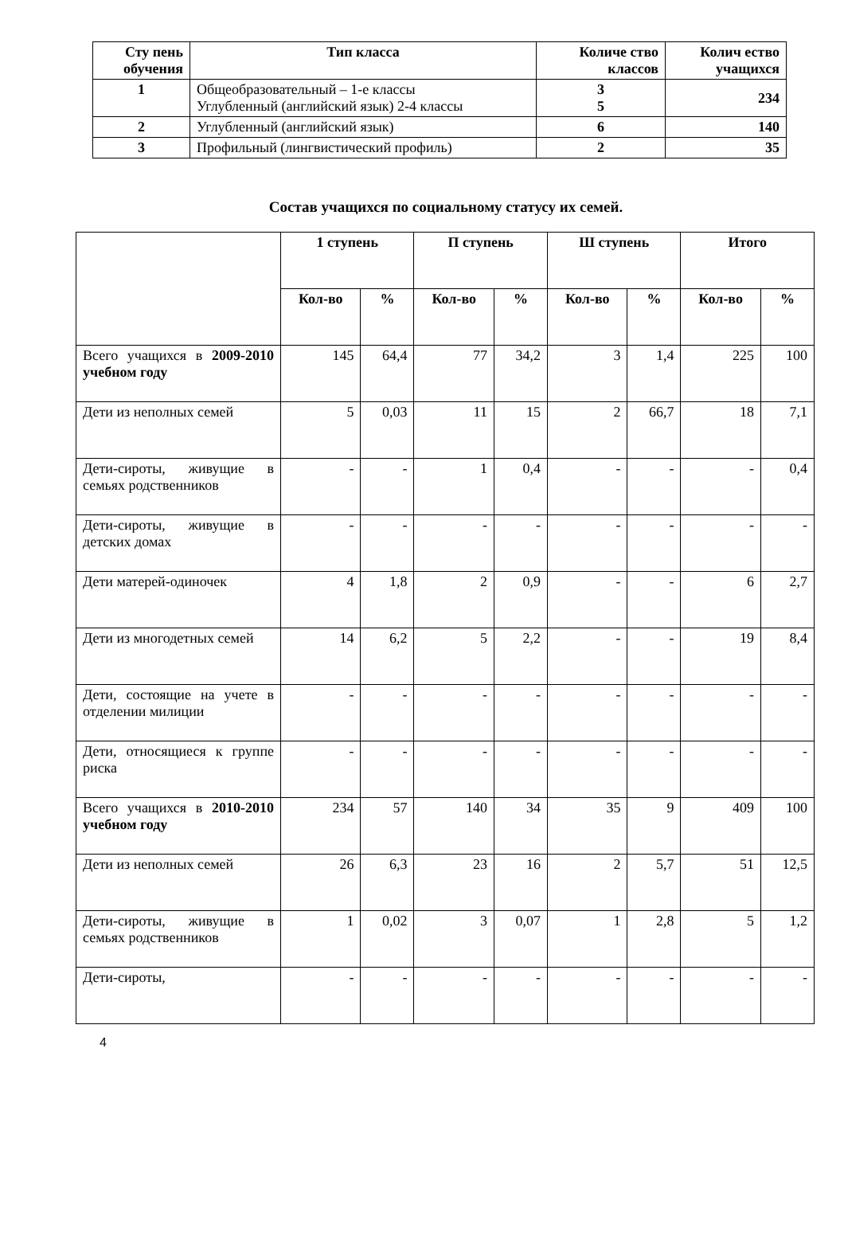| Сту пень обучения | Тип класса | Количе ство классов | Колич ество учащихся |
| --- | --- | --- | --- |
| 1 | Общеобразовательный – 1-е классы Углубленный (английский язык) 2-4 классы | 3 5 | 234 |
| 2 | Углубленный (английский язык) | 6 | 140 |
| 3 | Профильный (лингвистический профиль) | 2 | 35 |
Состав учащихся по социальному статусу их семей.
| | 1 ступень | | П ступень | | Ш ступень | | Итого | |
| --- | --- | --- | --- | --- | --- | --- | --- | --- |
| | Кол-во | % | Кол-во | % | Кол-во | % | Кол-во | % |
| Всего учащихся в 2009-2010 учебном году | 145 | 64,4 | 77 | 34,2 | 3 | 1,4 | 225 | 100 |
| Дети из неполных семей | 5 | 0,03 | 11 | 15 | 2 | 66,7 | 18 | 7,1 |
| Дети-сироты, живущие в семьях родственников | - | - | 1 | 0,4 | - | - | - | 0,4 |
| Дети-сироты, живущие в детских домах | - | - | - | - | - | - | - | - |
| Дети матерей-одиночек | 4 | 1,8 | 2 | 0,9 | - | - | 6 | 2,7 |
| Дети из многодетных семей | 14 | 6,2 | 5 | 2,2 | - | - | 19 | 8,4 |
| Дети, состоящие на учете в отделении милиции | - | - | - | - | - | - | - | - |
| Дети, относящиеся к группе риска | - | - | - | - | - | - | - | - |
| Всего учащихся в 2010-2010 учебном году | 234 | 57 | 140 | 34 | 35 | 9 | 409 | 100 |
| Дети из неполных семей | 26 | 6,3 | 23 | 16 | 2 | 5,7 | 51 | 12,5 |
| Дети-сироты, живущие в семьях родственников | 1 | 0,02 | 3 | 0,07 | 1 | 2,8 | 5 | 1,2 |
| Дети-сироты, | - | - | - | - | - | - | - | - |
4